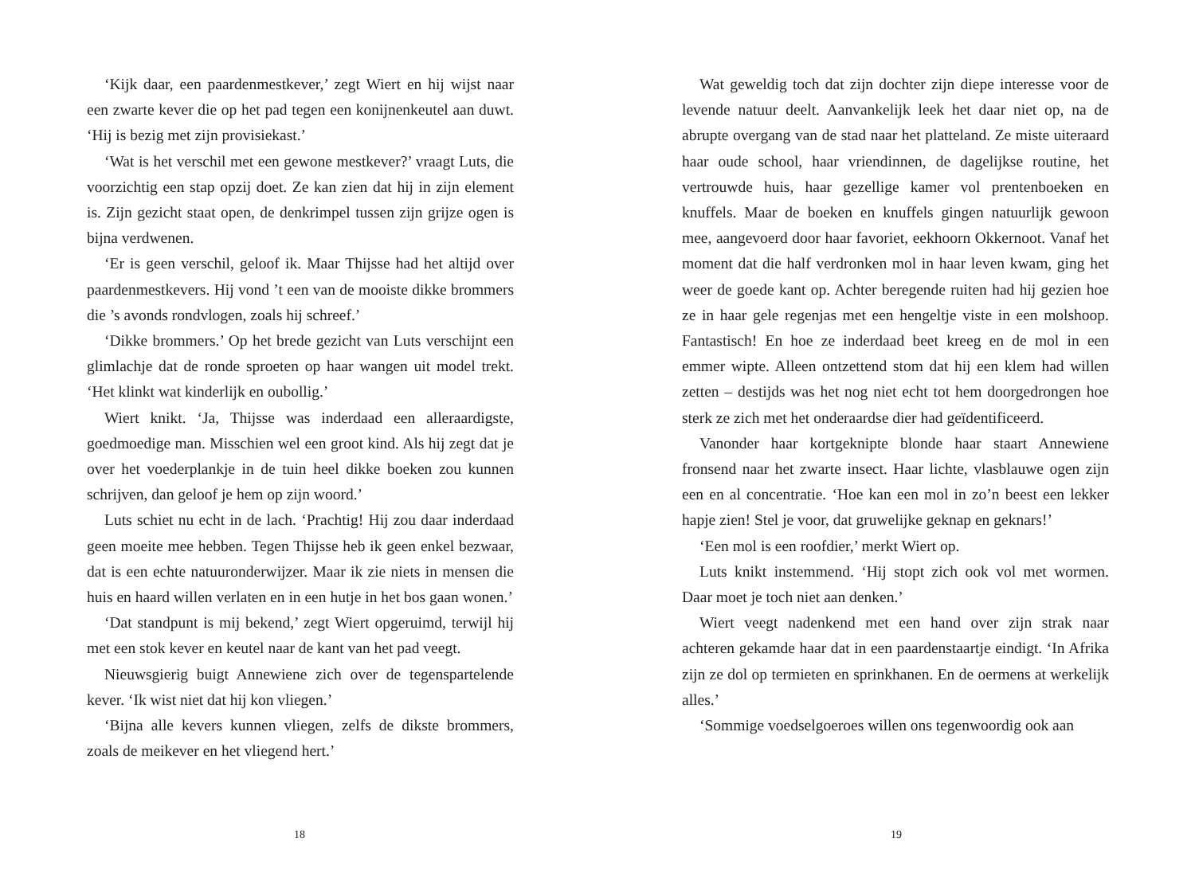‘Kijk daar, een paardenmestkever,’ zegt Wiert en hij wijst naar een zwarte kever die op het pad tegen een konijnenkeutel aan duwt. ‘Hij is bezig met zijn provisiekast.’
‘Wat is het verschil met een gewone mestkever?’ vraagt Luts, die voorzichtig een stap opzij doet. Ze kan zien dat hij in zijn element is. Zijn gezicht staat open, de denkrimpel tussen zijn grijze ogen is bijna verdwenen.
‘Er is geen verschil, geloof ik. Maar Thijsse had het altijd over paardenmestkevers. Hij vond ’t een van de mooiste dikke brommers die ’s avonds rondvlogen, zoals hij schreef.’
‘Dikke brommers.’ Op het brede gezicht van Luts verschijnt een glimlachje dat de ronde sproeten op haar wangen uit model trekt. ‘Het klinkt wat kinderlijk en oubollig.’
Wiert knikt. ‘Ja, Thijsse was inderdaad een alleraardigste, goedmoedige man. Misschien wel een groot kind. Als hij zegt dat je over het voederplankje in de tuin heel dikke boeken zou kunnen schrijven, dan geloof je hem op zijn woord.’
Luts schiet nu echt in de lach. ‘Prachtig! Hij zou daar inderdaad geen moeite mee hebben. Tegen Thijsse heb ik geen enkel bezwaar, dat is een echte natuuronderwijzer. Maar ik zie niets in mensen die huis en haard willen verlaten en in een hutje in het bos gaan wonen.’
‘Dat standpunt is mij bekend,’ zegt Wiert opgeruimd, terwijl hij met een stok kever en keutel naar de kant van het pad veegt.
Nieuwsgierig buigt Annewiene zich over de tegenspartelende kever. ‘Ik wist niet dat hij kon vliegen.’
‘Bijna alle kevers kunnen vliegen, zelfs de dikste brommers, zoals de meikever en het vliegend hert.’
18
Wat geweldig toch dat zijn dochter zijn diepe interesse voor de levende natuur deelt. Aanvankelijk leek het daar niet op, na de abrupte overgang van de stad naar het platteland. Ze miste uiteraard haar oude school, haar vriendinnen, de dagelijkse routine, het vertrouwde huis, haar gezellige kamer vol prentenboeken en knuffels. Maar de boeken en knuffels gingen natuurlijk gewoon mee, aangevoerd door haar favoriet, eekhoorn Okkernoot. Vanaf het moment dat die half verdronken mol in haar leven kwam, ging het weer de goede kant op. Achter beregende ruiten had hij gezien hoe ze in haar gele regenjas met een hengeltje viste in een molshoop. Fantastisch! En hoe ze inderdaad beet kreeg en de mol in een emmer wipte. Alleen ontzettend stom dat hij een klem had willen zetten – destijds was het nog niet echt tot hem doorgedrongen hoe sterk ze zich met het onderaardse dier had geïdentificeerd.
Vanonder haar kortgeknipte blonde haar staart Annewiene fronsend naar het zwarte insect. Haar lichte, vlasblauwe ogen zijn een en al concentratie. ‘Hoe kan een mol in zo’n beest een lekker hapje zien! Stel je voor, dat gruwelijke geknap en geknars!’
‘Een mol is een roofdier,’ merkt Wiert op.
Luts knikt instemmend. ‘Hij stopt zich ook vol met wormen. Daar moet je toch niet aan denken.’
Wiert veegt nadenkend met een hand over zijn strak naar achteren gekamde haar dat in een paardenstaartje eindigt. ‘In Afrika zijn ze dol op termieten en sprinkhanen. En de oermens at werkelijk alles.’
‘Sommige voedselgoeroes willen ons tegenwoordig ook aan
19